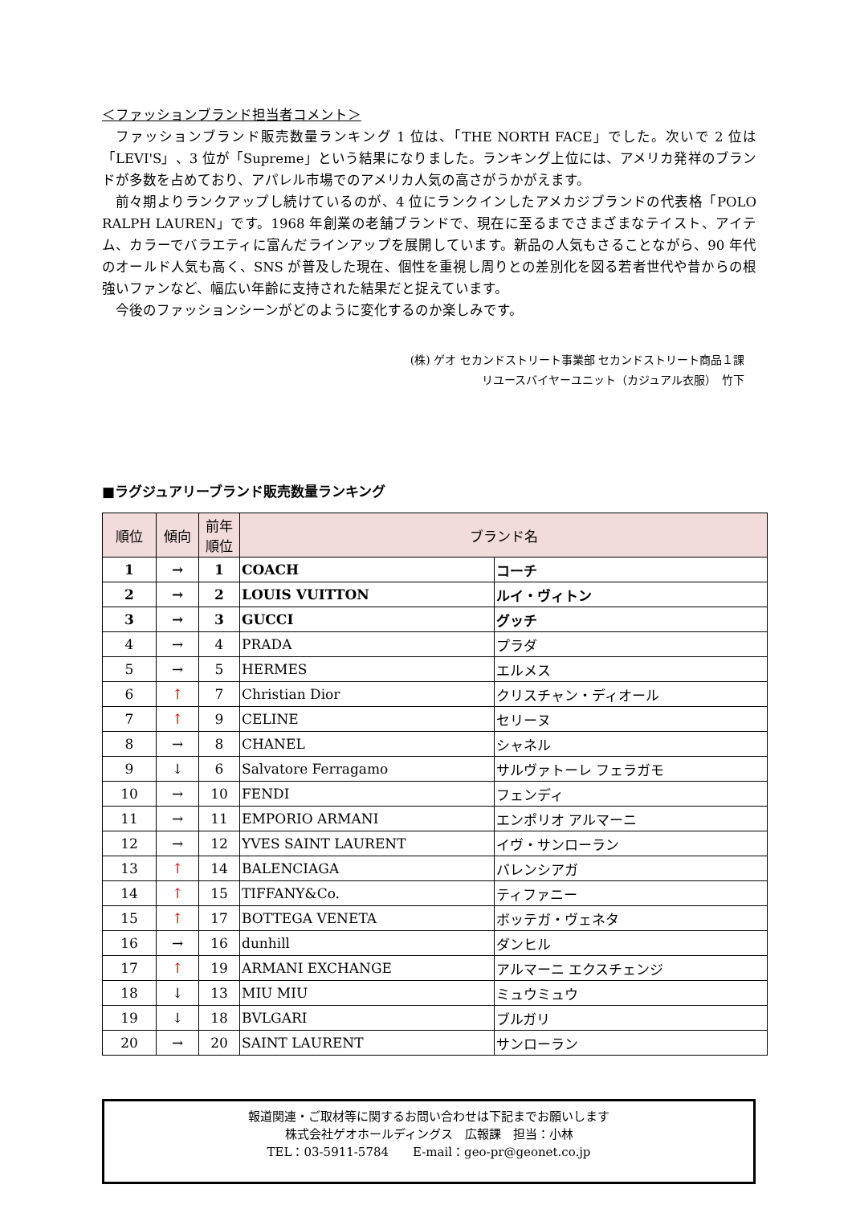＜ファッションブランド担当者コメント＞
ファッションブランド販売数量ランキング 1 位は、「THE NORTH FACE」でした。次いで 2 位は「LEVI'S」、3 位が「Supreme」という結果になりました。ランキング上位には、アメリカ発祥のブランドが多数を占めており、アパレル市場でのアメリカ人気の高さがうかがえます。
前々期よりランクアップし続けているのが、4 位にランクインしたアメカジブランドの代表格「POLO RALPH LAUREN」です。1968 年創業の老舗ブランドで、現在に至るまでさまざまなテイスト、アイテム、カラーでバラエティに富んだラインアップを展開しています。新品の人気もさることながら、90 年代のオールド人気も高く、SNS が普及した現在、個性を重視し周りとの差別化を図る若者世代や昔からの根強いファンなど、幅広い年齢に支持された結果だと捉えています。
今後のファッションシーンがどのように変化するのか楽しみです。
(株) ゲオ セカンドストリート事業部 セカンドストリート商品１課
リユースバイヤーユニット（カジュアル衣服）　竹下
■ラグジュアリーブランド販売数量ランキング
| 順位 | 傾向 | 前年 順位 | ブランド名 | |
| --- | --- | --- | --- | --- |
| 1 | → | 1 | COACH | コーチ |
| 2 | → | 2 | LOUIS VUITTON | ルイ・ヴィトン |
| 3 | → | 3 | GUCCI | グッチ |
| 4 | → | 4 | PRADA | プラダ |
| 5 | → | 5 | HERMES | エルメス |
| 6 | ↑ | 7 | Christian Dior | クリスチャン・ディオール |
| 7 | ↑ | 9 | CELINE | セリーヌ |
| 8 | → | 8 | CHANEL | シャネル |
| 9 | ↓ | 6 | Salvatore Ferragamo | サルヴァトーレ フェラガモ |
| 10 | → | 10 | FENDI | フェンディ |
| 11 | → | 11 | EMPORIO ARMANI | エンポリオ アルマーニ |
| 12 | → | 12 | YVES SAINT LAURENT | イヴ・サンローラン |
| 13 | ↑ | 14 | BALENCIAGA | バレンシアガ |
| 14 | ↑ | 15 | TIFFANY&Co. | ティファニー |
| 15 | ↑ | 17 | BOTTEGA VENETA | ボッテガ・ヴェネタ |
| 16 | → | 16 | dunhill | ダンヒル |
| 17 | ↑ | 19 | ARMANI EXCHANGE | アルマーニ エクスチェンジ |
| 18 | ↓ | 13 | MIU MIU | ミュウミュウ |
| 19 | ↓ | 18 | BVLGARI | ブルガリ |
| 20 | → | 20 | SAINT LAURENT | サンローラン |
報道関連・ご取材等に関するお問い合わせは下記までお願いします
株式会社ゲオホールディングス　広報課　担当：小林
TEL：03-5911-5784　　E-mail：geo-pr@geonet.co.jp